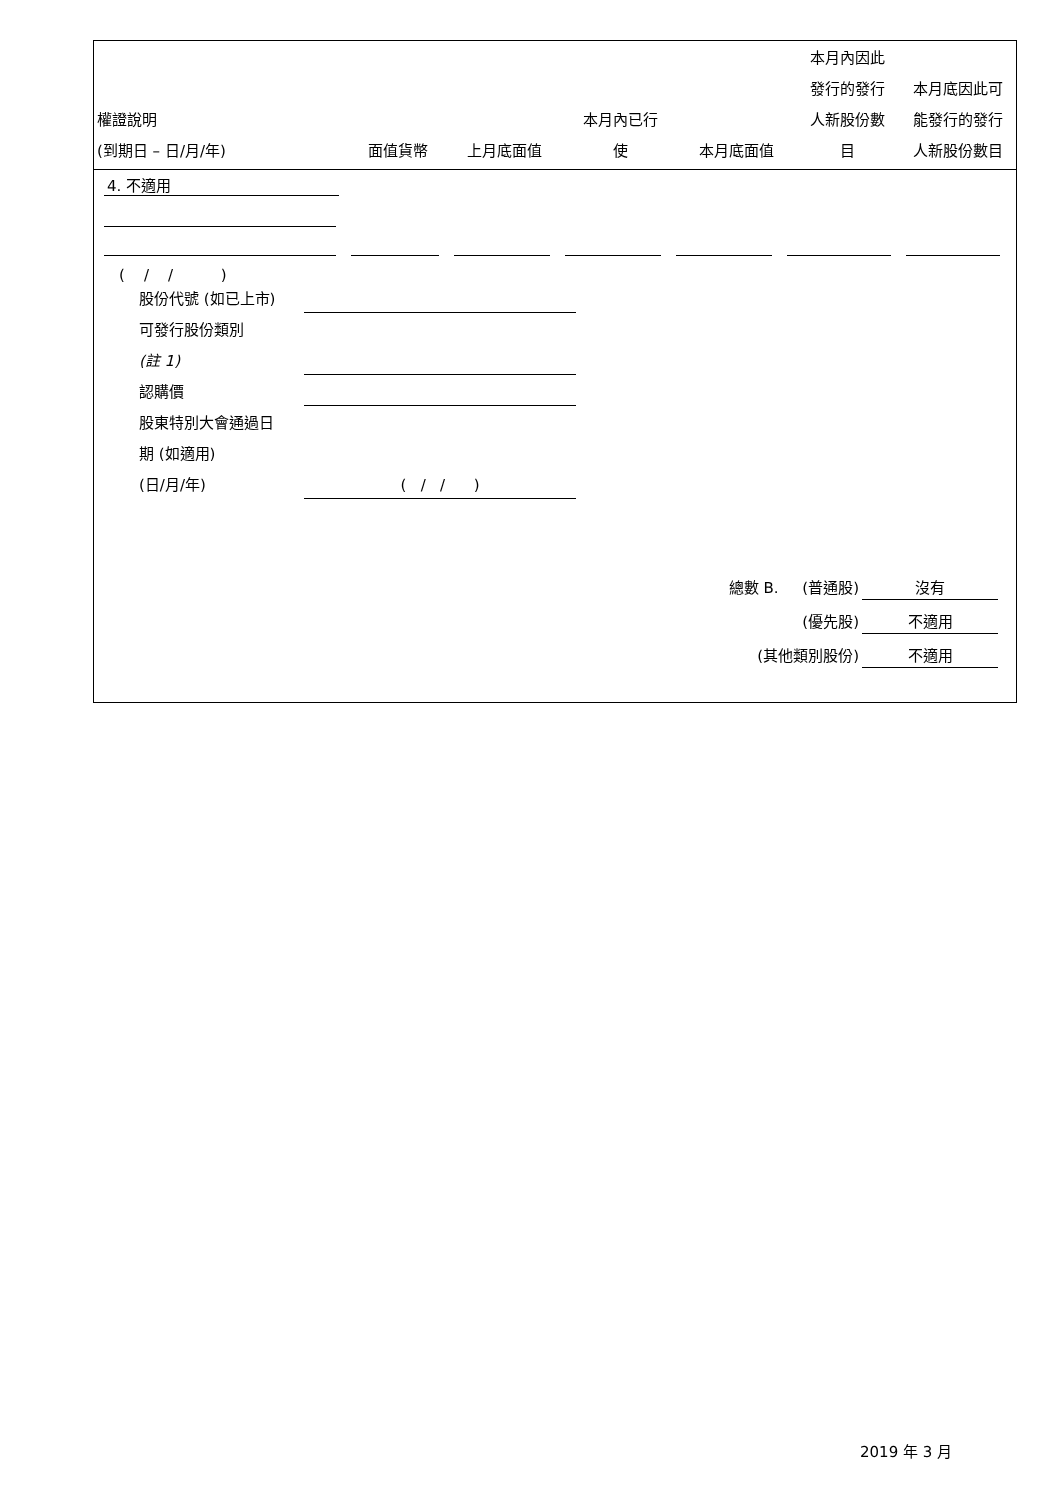| 權證說明 (到期日 – 日/月/年) | 面值貨幣 | 上月底面值 | 本月內已行 使 | 本月底面值 | 本月內因此 發行的發行 人新股份數 目 | 本月底因此可 能發行的發行 人新股份數目 |
| --- | --- | --- | --- | --- | --- | --- |
4. 不適用
( / / )
股份代號 (如已上市)
可發行股份類別
(註 1)
認購價
股東特別大會通過日
期 (如適用)
(日/月/年) ( / / )
總數 B. (普通股) 沒有
(優先股) 不適用
(其他類別股份) 不適用
2019 年 3 月